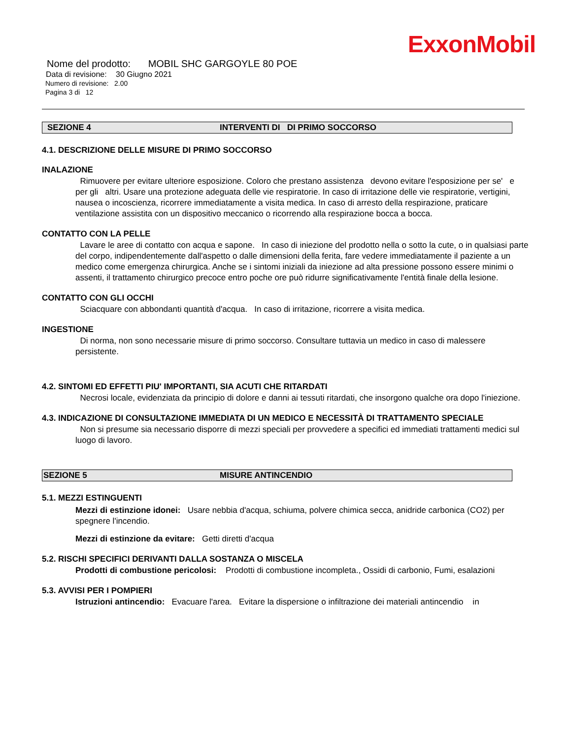ExxonMobil
Nome del prodotto: MOBIL SHC GARGOYLE 80 POE
Data di revisione: 30 Giugno 2021
Numero di revisione: 2.00
Pagina 3 di 12
SEZIONE 4 INTERVENTI DI DI PRIMO SOCCORSO
4.1. DESCRIZIONE DELLE MISURE DI PRIMO SOCCORSO
INALAZIONE
Rimuovere per evitare ulteriore esposizione. Coloro che prestano assistenza devono evitare l'esposizione per se' e per gli altri. Usare una protezione adeguata delle vie respiratorie. In caso di irritazione delle vie respiratorie, vertigini, nausea o incoscienza, ricorrere immediatamente a visita medica. In caso di arresto della respirazione, praticare ventilazione assistita con un dispositivo meccanico o ricorrendo alla respirazione bocca a bocca.
CONTATTO CON LA PELLE
Lavare le aree di contatto con acqua e sapone. In caso di iniezione del prodotto nella o sotto la cute, o in qualsiasi parte del corpo, indipendentemente dall'aspetto o dalle dimensioni della ferita, fare vedere immediatamente il paziente a un medico come emergenza chirurgica. Anche se i sintomi iniziali da iniezione ad alta pressione possono essere minimi o assenti, il trattamento chirurgico precoce entro poche ore può ridurre significativamente l'entità finale della lesione.
CONTATTO CON GLI OCCHI
Sciacquare con abbondanti quantità d'acqua. In caso di irritazione, ricorrere a visita medica.
INGESTIONE
Di norma, non sono necessarie misure di primo soccorso. Consultare tuttavia un medico in caso di malessere persistente.
4.2. SINTOMI ED EFFETTI PIU' IMPORTANTI, SIA ACUTI CHE RITARDATI
Necrosi locale, evidenziata da principio di dolore e danni ai tessuti ritardati, che insorgono qualche ora dopo l'iniezione.
4.3. INDICAZIONE DI CONSULTAZIONE IMMEDIATA DI UN MEDICO E NECESSITÀ DI TRATTAMENTO SPECIALE
Non si presume sia necessario disporre di mezzi speciali per provvedere a specifici ed immediati trattamenti medici sul luogo di lavoro.
SEZIONE 5 MISURE ANTINCENDIO
5.1. MEZZI ESTINGUENTI
Mezzi di estinzione idonei: Usare nebbia d'acqua, schiuma, polvere chimica secca, anidride carbonica (CO2) per spegnere l'incendio.
Mezzi di estinzione da evitare: Getti diretti d'acqua
5.2. RISCHI SPECIFICI DERIVANTI DALLA SOSTANZA O MISCELA
Prodotti di combustione pericolosi: Prodotti di combustione incompleta., Ossidi di carbonio, Fumi, esalazioni
5.3. AVVISI PER I POMPIERI
Istruzioni antincendio: Evacuare l'area. Evitare la dispersione o infiltrazione dei materiali antincendio in